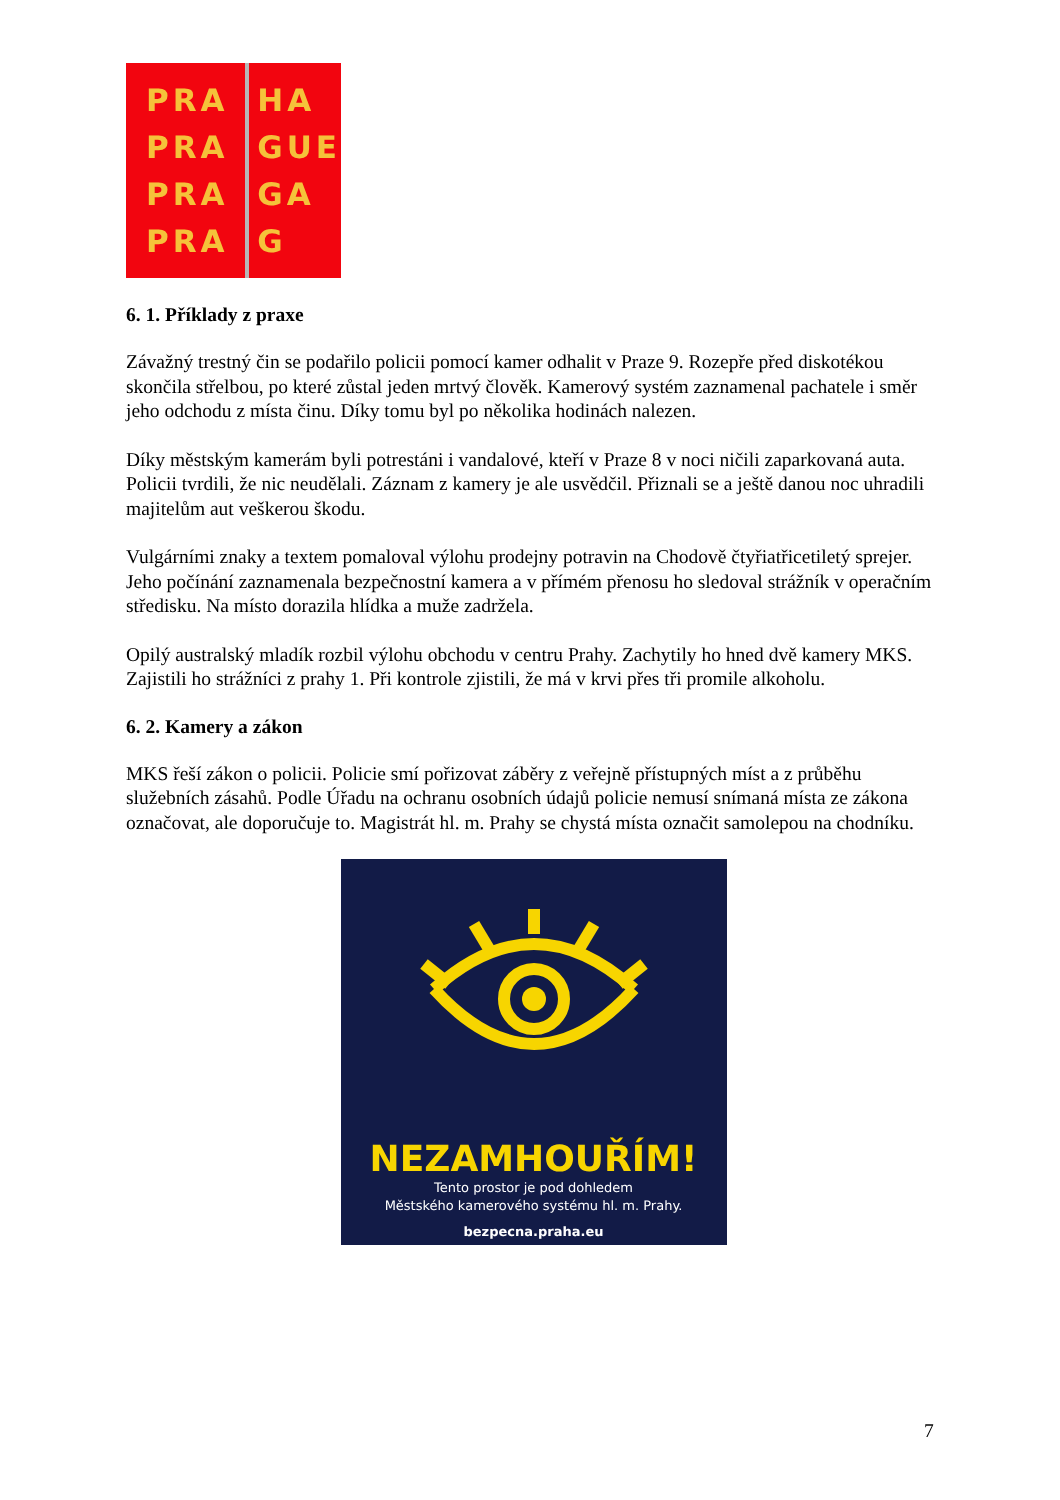PRA
PRA
PRA
PRA
HA
GUE
GA
G
6. 1. Příklady z praxe
Závažný trestný čin se podařilo policii pomocí kamer odhalit v Praze 9. Rozepře před diskotékou skončila střelbou, po které zůstal jeden mrtvý člověk. Kamerový systém zaznamenal pachatele i směr jeho odchodu z místa činu. Díky tomu byl po několika hodinách nalezen.
Díky městským kamerám byli potrestáni i vandalové, kteří v Praze 8 v noci ničili zaparkovaná auta. Policii tvrdili, že nic neudělali. Záznam z kamery je ale usvědčil. Přiznali se a ještě danou noc uhradili majitelům aut veškerou škodu.
Vulgárními znaky a textem pomaloval výlohu prodejny potravin na Chodově čtyřiatřicetiletý sprejer. Jeho počínání zaznamenala bezpečnostní kamera a v přímém přenosu ho sledoval strážník v operačním středisku. Na místo dorazila hlídka a muže zadržela.
Opilý australský mladík rozbil výlohu obchodu v centru Prahy. Zachytily ho hned dvě kamery MKS. Zajistili ho strážníci z prahy 1. Při kontrole zjistili, že má v krvi přes tři promile alkoholu.
6. 2. Kamery a zákon
MKS řeší zákon o policii. Policie smí pořizovat záběry z veřejně přístupných míst a z průběhu služebních zásahů. Podle Úřadu na ochranu osobních údajů policie nemusí snímaná místa ze zákona označovat, ale doporučuje to. Magistrát hl. m. Prahy se chystá místa označit samolepou na chodníku.
NEZAMHOUŘÍM!
Tento prostor je pod dohledem
Městského kamerového systému hl. m. Prahy.
bezpecna.praha.eu
7